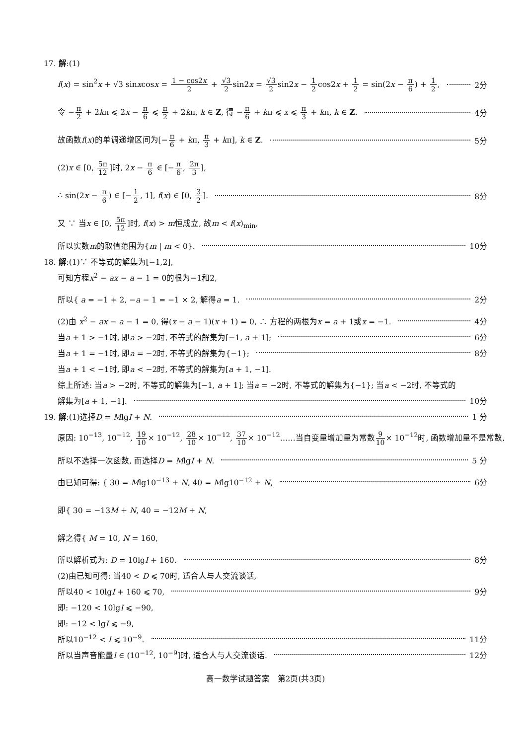17. 解:(1)
f(x) = sin<sup>2</sup>x + √3 sinxcosx = 1 − cos2x 2 + √3 2sin2x = √3 2sin2x − 1 2cos2x + 1 2 = sin(2x − π 6) + 1 2, 2分
令 −π 2 + 2kπ ⩽ 2x − π 6 ⩽ π 2 + 2kπ, k ∈ Z, 得 −π 6 + kπ ⩽ x ⩽ π 3 + kπ, k ∈ Z. 4分
故函数f(x)的单调递增区间为[−π 6 + kπ, π 3 + kπ], k ∈ Z. 5分
(2)x ∈ [0, 5π 12]时, 2x − π 6 ∈ [−π 6, 2π 3],
∴ sin(2x − π 6) ∈ [−1 2, 1], f(x) ∈ [0, 3 2]. 8分
又 ∵ 当x ∈ [0, 5π 12]时, f(x) > m恒成立, 故m < f(x)<sub>min</sub>,
所以实数m的取值范围为{m | m < 0}. 10分
18. 解:(1)∵ 不等式的解集为[−1,2],
可知方程x<sup>2</sup> − ax − a − 1 = 0的根为−1和2,
所以{ a = −1 + 2, −a − 1 = −1 × 2, 解得a = 1. 2分
(2)由 x<sup>2</sup> − ax − a − 1 = 0, 得(x − a − 1)(x + 1) = 0, ∴ 方程的两根为x = a + 1或x = −1. 4分
当a + 1 > −1时, 即a > −2时, 不等式的解集为[−1, a + 1]; 6分
当a + 1 = −1时, 即a = −2时, 不等式的解集为{−1}; 8分
当a + 1 < −1时, 即a < −2时, 不等式的解集为[a + 1, −1].
综上所述: 当a > −2时, 不等式的解集为[−1, a + 1]; 当a = −2时, 不等式的解集为{−1}; 当a < −2时, 不等式的
解集为[a + 1, −1]. 10分
19. 解:(1)选择D = MlgI + N. 1 分
原因: 10<sup>−13</sup>, 10<sup>−12</sup>, 19 10× 10<sup>−12</sup>, 28 10× 10<sup>−12</sup>, 37 10× 10<sup>−12</sup>……当自变量增加量为常数9 10× 10<sup>−12</sup>时, 函数增加量不是常数,
所以不选择一次函数, 而选择D = MlgI + N. 5 分
由已知可得: { 30 = Mlg10<sup>−13</sup> + N, 40 = Mlg10<sup>−12</sup> + N, 6分
即{ 30 = −13M + N, 40 = −12M + N,
解之得{ M = 10, N = 160,
所以解析式为: D = 10lgI + 160. 8分
(2)由已知可得: 当40 < D ⩽ 70时, 适合人与人交流谈话,
所以40 < 10lgI + 160 ⩽ 70, 9分
即: −120 < 10lgI ⩽ −90,
即: −12 < lgI ⩽ −9,
所以10<sup>−12</sup> < I ⩽ 10<sup>−9</sup>. 11分
所以当声音能量I ∈ (10<sup>−12</sup>, 10<sup>−9</sup>]时, 适合人与人交流谈话. 12分
高一数学试题答案　第2页(共3页)